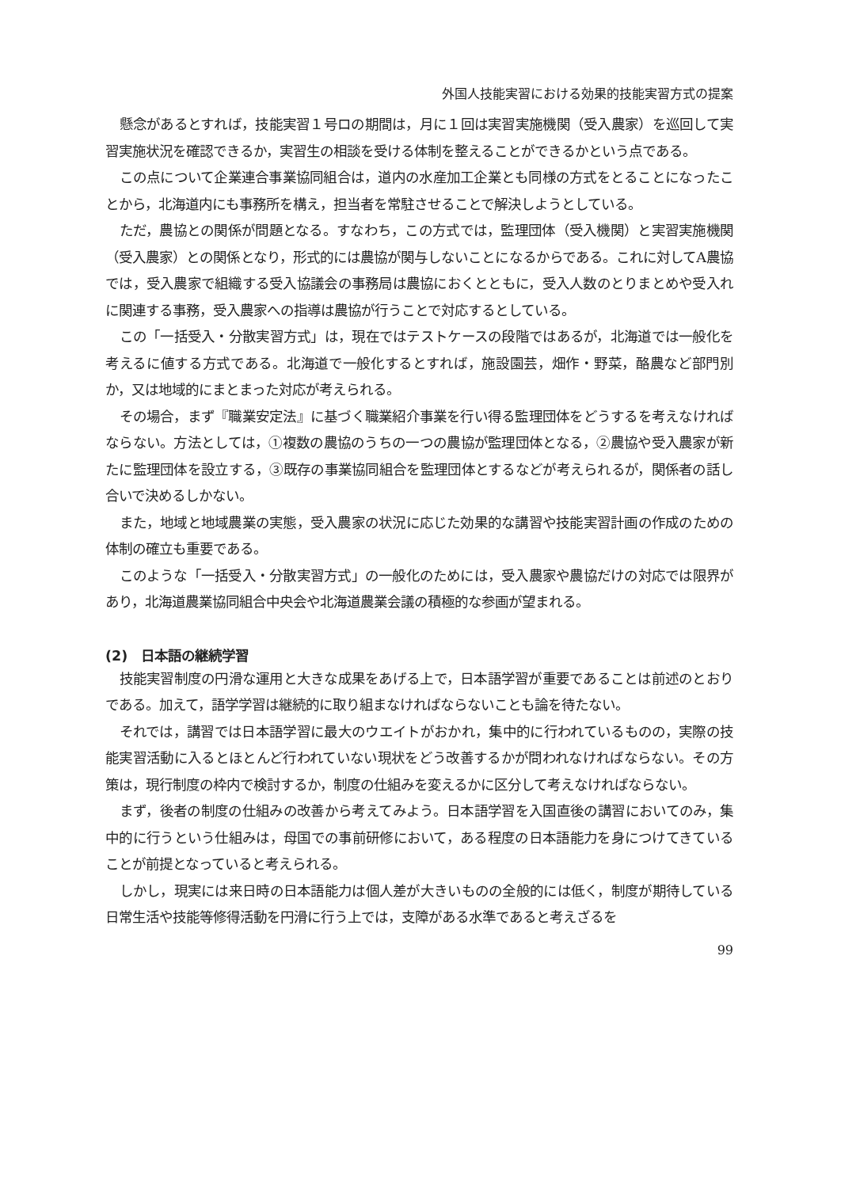外国人技能実習における効果的技能実習方式の提案
懸念があるとすれば，技能実習１号ロの期間は，月に１回は実習実施機関（受入農家）を巡回して実習実施状況を確認できるか，実習生の相談を受ける体制を整えることができるかという点である。
この点について企業連合事業協同組合は，道内の水産加工企業とも同様の方式をとることになったことから，北海道内にも事務所を構え，担当者を常駐させることで解決しようとしている。
ただ，農協との関係が問題となる。すなわち，この方式では，監理団体（受入機関）と実習実施機関（受入農家）との関係となり，形式的には農協が関与しないことになるからである。これに対してA農協では，受入農家で組織する受入協議会の事務局は農協におくとともに，受入人数のとりまとめや受入れに関連する事務，受入農家への指導は農協が行うことで対応するとしている。
この「一括受入・分散実習方式」は，現在ではテストケースの段階ではあるが，北海道では一般化を考えるに値する方式である。北海道で一般化するとすれば，施設園芸，畑作・野菜，酪農など部門別か，又は地域的にまとまった対応が考えられる。
その場合，まず『職業安定法』に基づく職業紹介事業を行い得る監理団体をどうするを考えなければならない。方法としては，①複数の農協のうちの一つの農協が監理団体となる，②農協や受入農家が新たに監理団体を設立する，③既存の事業協同組合を監理団体とするなどが考えられるが，関係者の話し合いで決めるしかない。
また，地域と地域農業の実態，受入農家の状況に応じた効果的な講習や技能実習計画の作成のための体制の確立も重要である。
このような「一括受入・分散実習方式」の一般化のためには，受入農家や農協だけの対応では限界があり，北海道農業協同組合中央会や北海道農業会議の積極的な参画が望まれる。
(2)　日本語の継続学習
技能実習制度の円滑な運用と大きな成果をあげる上で，日本語学習が重要であることは前述のとおりである。加えて，語学学習は継続的に取り組まなければならないことも論を待たない。
それでは，講習では日本語学習に最大のウエイトがおかれ，集中的に行われているものの，実際の技能実習活動に入るとほとんど行われていない現状をどう改善するかが問われなければならない。その方策は，現行制度の枠内で検討するか，制度の仕組みを変えるかに区分して考えなければならない。
まず，後者の制度の仕組みの改善から考えてみよう。日本語学習を入国直後の講習においてのみ，集中的に行うという仕組みは，母国での事前研修において，ある程度の日本語能力を身につけてきていることが前提となっていると考えられる。
しかし，現実には来日時の日本語能力は個人差が大きいものの全般的には低く，制度が期待している日常生活や技能等修得活動を円滑に行う上では，支障がある水準であると考えざるを
99